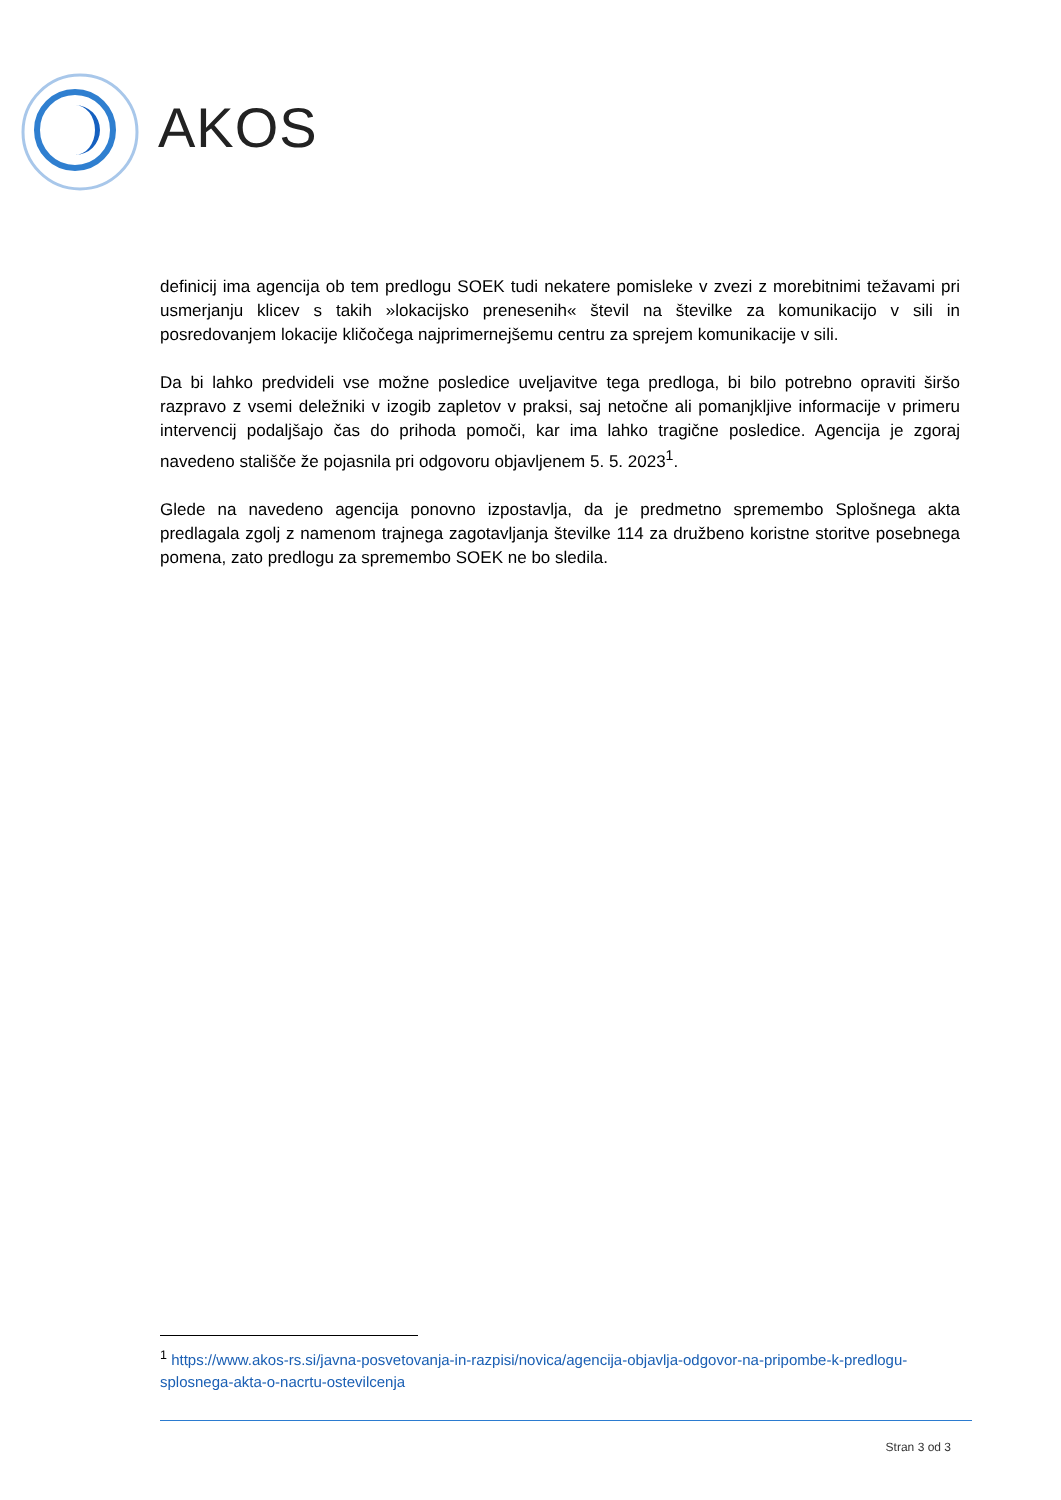AKOS
definicij ima agencija ob tem predlogu SOEK tudi nekatere pomisleke v zvezi z morebitnimi težavami pri usmerjanju klicev s takih »lokacijsko prenesenih« števil na številke za komunikacijo v sili in posredovanjem lokacije kličočega najprimernejšemu centru za sprejem komunikacije v sili.
Da bi lahko predvideli vse možne posledice uveljavitve tega predloga, bi bilo potrebno opraviti širšo razpravo z vsemi deležniki v izogib zapletov v praksi, saj netočne ali pomanjkljive informacije v primeru intervencij podaljšajo čas do prihoda pomoči, kar ima lahko tragične posledice. Agencija je zgoraj navedeno stališče že pojasnila pri odgovoru objavljenem 5. 5. 2023<sup>1</sup>.
Glede na navedeno agencija ponovno izpostavlja, da je predmetno spremembo Splošnega akta predlagala zgolj z namenom trajnega zagotavljanja številke 114 za družbeno koristne storitve posebnega pomena, zato predlogu za spremembo SOEK ne bo sledila.
<sup>1</sup> https://www.akos-rs.si/javna-posvetovanja-in-razpisi/novica/agencija-objavlja-odgovor-na-pripombe-k-predlogu-splosnega-akta-o-nacrtu-ostevilcenja
Stran 3 od 3